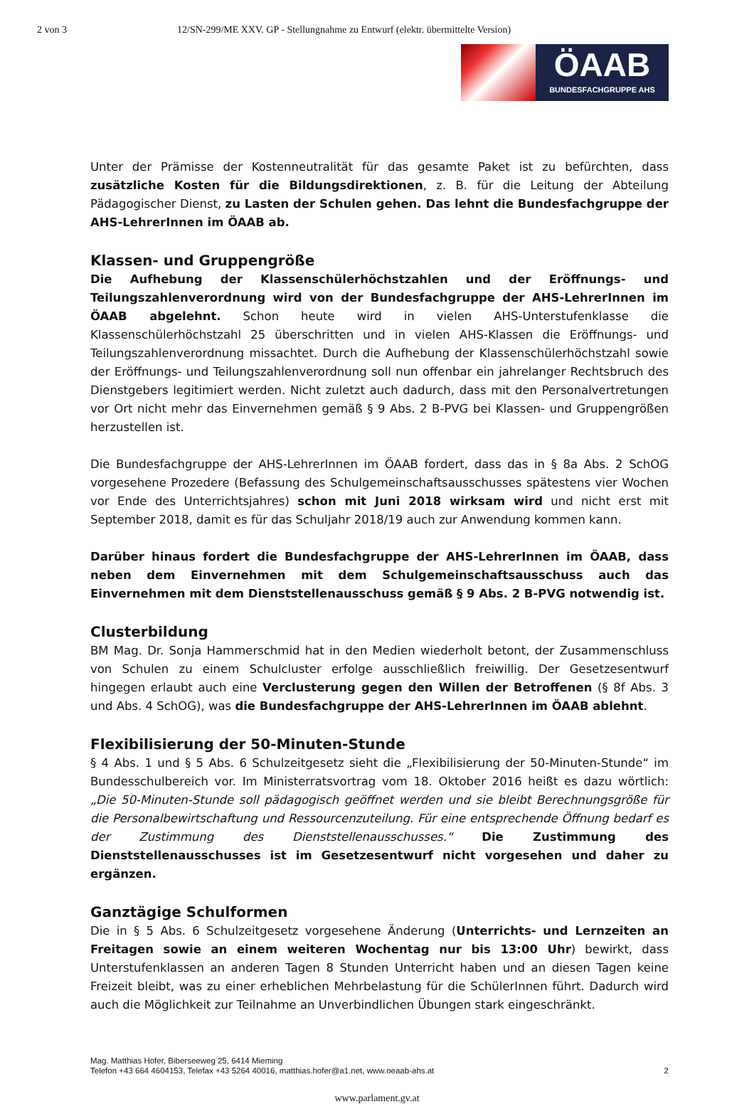2 von 3 12/SN-299/ME XXV. GP - Stellungnahme zu Entwurf (elektr. übermittelte Version)
ÖAAB
BUNDESFACHGRUPPE AHS
Unter der Prämisse der Kostenneutralität für das gesamte Paket ist zu befürchten, dass zusätzliche Kosten für die Bildungsdirektionen, z. B. für die Leitung der Abteilung Pädagogischer Dienst, zu Lasten der Schulen gehen. Das lehnt die Bundesfachgruppe der AHS-LehrerInnen im ÖAAB ab.
Klassen- und Gruppengröße
Die Aufhebung der Klassenschülerhöchstzahlen und der Eröffnungs- und Teilungszahlenverordnung wird von der Bundesfachgruppe der AHS-LehrerInnen im ÖAAB abgelehnt. Schon heute wird in vielen AHS-Unterstufenklasse die Klassenschülerhöchstzahl 25 überschritten und in vielen AHS-Klassen die Eröffnungs- und Teilungszahlenverordnung missachtet. Durch die Aufhebung der Klassenschülerhöchstzahl sowie der Eröffnungs- und Teilungszahlenverordnung soll nun offenbar ein jahrelanger Rechtsbruch des Dienstgebers legitimiert werden. Nicht zuletzt auch dadurch, dass mit den Personalvertretungen vor Ort nicht mehr das Einvernehmen gemäß § 9 Abs. 2 B-PVG bei Klassen- und Gruppengrößen herzustellen ist.
Die Bundesfachgruppe der AHS-LehrerInnen im ÖAAB fordert, dass das in § 8a Abs. 2 SchOG vorgesehene Prozedere (Befassung des Schulgemeinschaftsausschusses spätestens vier Wochen vor Ende des Unterrichtsjahres) schon mit Juni 2018 wirksam wird und nicht erst mit September 2018, damit es für das Schuljahr 2018/19 auch zur Anwendung kommen kann.
Darüber hinaus fordert die Bundesfachgruppe der AHS-LehrerInnen im ÖAAB, dass neben dem Einvernehmen mit dem Schulgemeinschaftsausschuss auch das Einvernehmen mit dem Dienststellenausschuss gemäß § 9 Abs. 2 B-PVG notwendig ist.
Clusterbildung
BM Mag. Dr. Sonja Hammerschmid hat in den Medien wiederholt betont, der Zusammenschluss von Schulen zu einem Schulcluster erfolge ausschließlich freiwillig. Der Gesetzesentwurf hingegen erlaubt auch eine Verclusterung gegen den Willen der Betroffenen (§ 8f Abs. 3 und Abs. 4 SchOG), was die Bundesfachgruppe der AHS-LehrerInnen im ÖAAB ablehnt.
Flexibilisierung der 50-Minuten-Stunde
§ 4 Abs. 1 und § 5 Abs. 6 Schulzeitgesetz sieht die „Flexibilisierung der 50-Minuten-Stunde“ im Bundesschulbereich vor. Im Ministerratsvortrag vom 18. Oktober 2016 heißt es dazu wörtlich: „Die 50-Minuten-Stunde soll pädagogisch geöffnet werden und sie bleibt Berechnungsgröße für die Personalbewirtschaftung und Ressourcenzuteilung. Für eine entsprechende Öffnung bedarf es der Zustimmung des Dienststellenausschusses.“ Die Zustimmung des Dienststellenausschusses ist im Gesetzesentwurf nicht vorgesehen und daher zu ergänzen.
Ganztägige Schulformen
Die in § 5 Abs. 6 Schulzeitgesetz vorgesehene Änderung (Unterrichts- und Lernzeiten an Freitagen sowie an einem weiteren Wochentag nur bis 13:00 Uhr) bewirkt, dass Unterstufenklassen an anderen Tagen 8 Stunden Unterricht haben und an diesen Tagen keine Freizeit bleibt, was zu einer erheblichen Mehrbelastung für die SchülerInnen führt. Dadurch wird auch die Möglichkeit zur Teilnahme an Unverbindlichen Übungen stark eingeschränkt.
Mag. Matthias Hofer, Biberseeweg 25, 6414 Mieming
Telefon +43 664 4604153, Telefax +43 5264 40016, matthias.hofer@a1.net, www.oeaab-ahs.at
2
www.parlament.gv.at